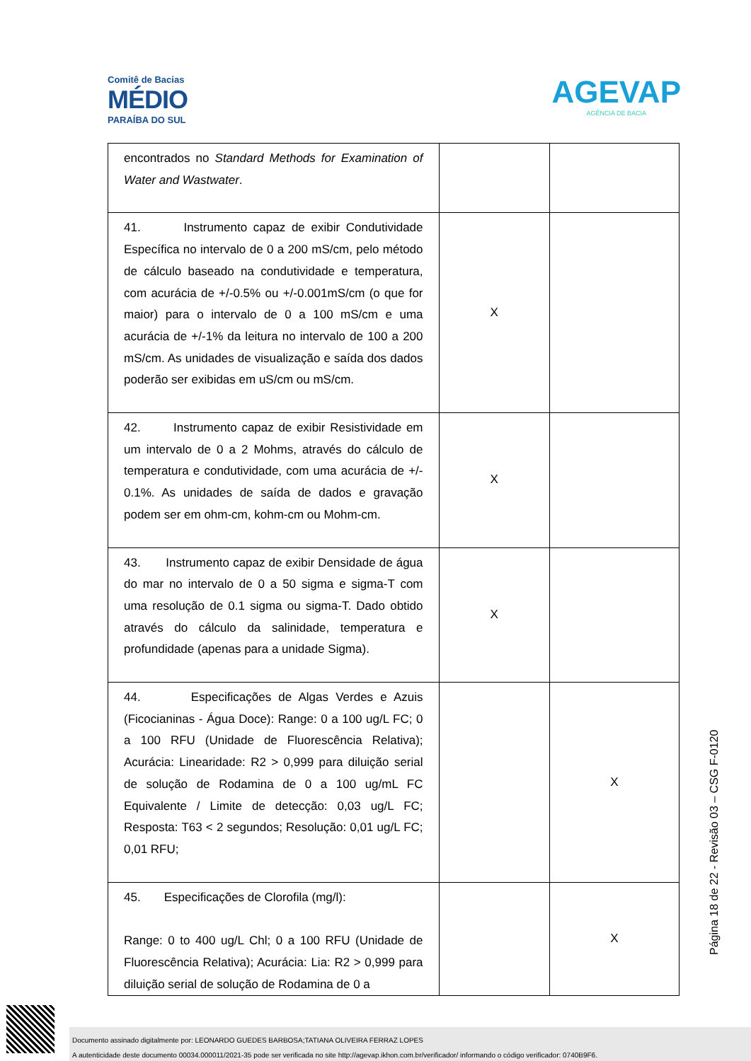Comitê de Bacias
MÉDIO
PARAÍBA DO SUL
AGEVAP
AGÊNCIA DE BACIA
| encontrados no Standard Methods for Examination of Water and Wastwater . | | |
| 41. Instrumento capaz de exibir Condutividade Específica no intervalo de 0 a 200 mS/cm, pelo método de cálculo baseado na condutividade e temperatura, com acurácia de +/-0.5% ou +/-0.001mS/cm (o que for maior) para o intervalo de 0 a 100 mS/cm e uma acurácia de +/-1% da leitura no intervalo de 100 a 200 mS/cm. As unidades de visualização e saída dos dados poderão ser exibidas em uS/cm ou mS/cm. | X | |
| 42. Instrumento capaz de exibir Resistividade em um intervalo de 0 a 2 Mohms, através do cálculo de temperatura e condutividade, com uma acurácia de +/- 0.1%. As unidades de saída de dados e gravação podem ser em ohm-cm, kohm-cm ou Mohm-cm. | X | |
| 43. Instrumento capaz de exibir Densidade de água do mar no intervalo de 0 a 50 sigma e sigma-T com uma resolução de 0.1 sigma ou sigma-T. Dado obtido através do cálculo da salinidade, temperatura e profundidade (apenas para a unidade Sigma). | X | |
| 44. Especificações de Algas Verdes e Azuis (Ficocianinas - Água Doce): Range: 0 a 100 ug/L FC; 0 a 100 RFU (Unidade de Fluorescência Relativa); Acurácia: Linearidade: R2 > 0,999 para diluição serial de solução de Rodamina de 0 a 100 ug/mL FC Equivalente / Limite de detecção: 0,03 ug/L FC; Resposta: T63 < 2 segundos; Resolução: 0,01 ug/L FC; 0,01 RFU; | | X |
| 45. Especificações de Clorofila (mg/l): Range: 0 to 400 ug/L Chl; 0 a 100 RFU (Unidade de Fluorescência Relativa); Acurácia: Lia: R2 > 0,999 para diluição serial de solução de Rodamina de 0 a | | X |
Página 18 de 22 - Revisão 03 – CSG F-0120
Documento assinado digitalmente por: LEONARDO GUEDES BARBOSA;TATIANA OLIVEIRA FERRAZ LOPES
A autenticidade deste documento 00034.000011/2021-35 pode ser verificada no site http://agevap.ikhon.com.br/verificador/ informando o código verificador: 0740B9F6.